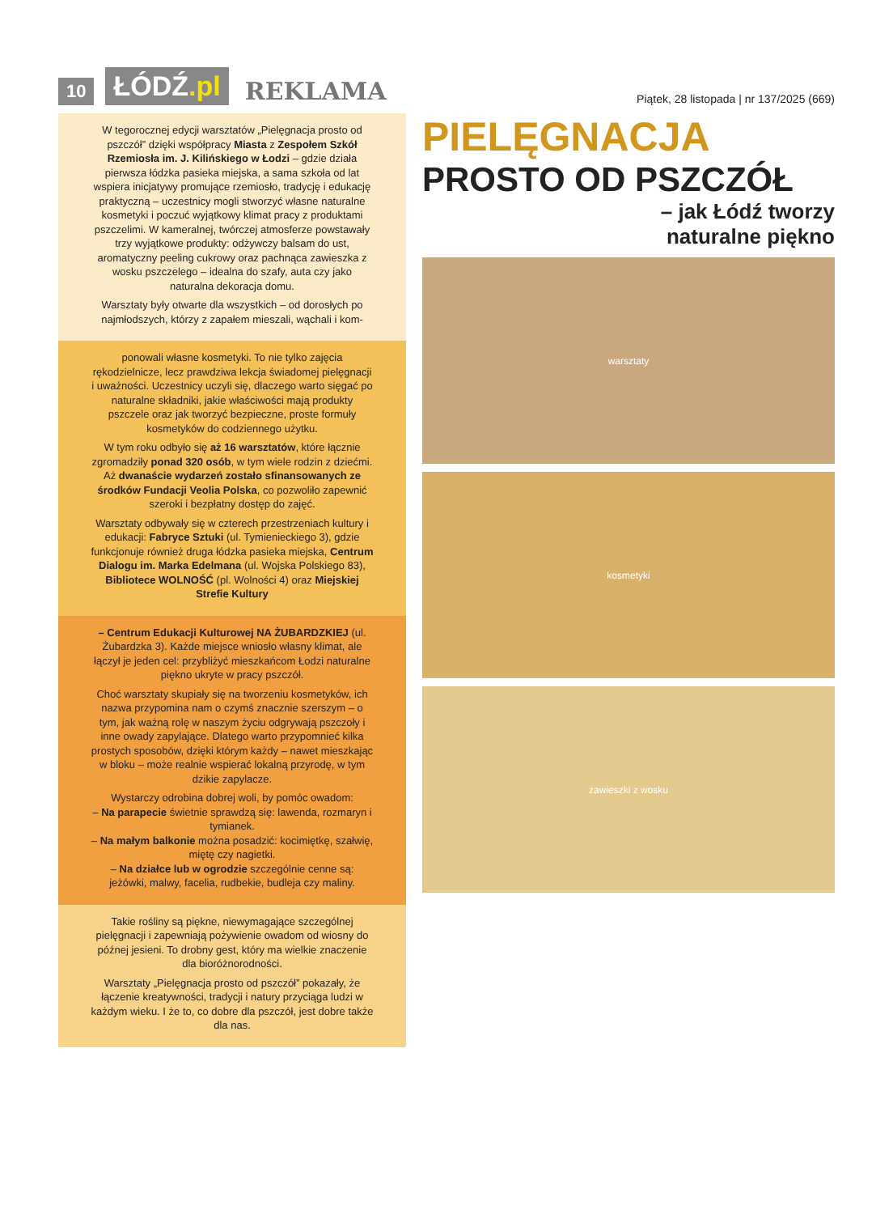10
ŁÓDŹ.pl
REKLAMA
Piątek, 28 listopada | nr 137/2025 (669)
W tegorocznej edycji warsztatów „Pielęgnacja prosto od pszczół” dzięki współpracy Miasta z Zespołem Szkół Rzemiosła im. J. Kilińskiego w Łodzi – gdzie działa pierwsza łódzka pasieka miejska, a sama szkoła od lat wspiera inicjatywy promujące rzemiosło, tradycję i edukację praktyczną – uczestnicy mogli stworzyć własne naturalne kosmetyki i poczuć wyjątkowy klimat pracy z produktami pszczelimi. W kameralnej, twórczej atmosferze powstawały trzy wyjątkowe produkty: odżywczy balsam do ust, aromatyczny peeling cukrowy oraz pachnąca zawieszka z wosku pszczelego – idealna do szafy, auta czy jako naturalna dekoracja domu.
Warsztaty były otwarte dla wszystkich – od dorosłych po najmłodszych, którzy z zapałem mieszali, wąchali i kom-
ponowali własne kosmetyki. To nie tylko zajęcia rękodzielnicze, lecz prawdziwa lekcja świadomej pielęgnacji i uważności. Uczestnicy uczyli się, dlaczego warto sięgać po naturalne składniki, jakie właściwości mają produkty pszczele oraz jak tworzyć bezpieczne, proste formuły kosmetyków do codziennego użytku.
W tym roku odbyło się aż 16 warsztatów, które łącznie zgromadziły ponad 320 osób, w tym wiele rodzin z dziećmi. Aż dwanaście wydarzeń zostało sfinansowanych ze środków Fundacji Veolia Polska, co pozwoliło zapewnić szeroki i bezpłatny dostęp do zajęć.
Warsztaty odbywały się w czterech przestrzeniach kultury i edukacji: Fabryce Sztuki (ul. Tymienieckiego 3), gdzie funkcjonuje również druga łódzka pasieka miejska, Centrum Dialogu im. Marka Edelmana (ul. Wojska Polskiego 83), Bibliotece WOLNOŚĆ (pl. Wolności 4) oraz Miejskiej Strefie Kultury
– Centrum Edukacji Kulturowej NA ŻUBARDZKIEJ (ul. Żubardzka 3). Każde miejsce wniosło własny klimat, ale łączył je jeden cel: przybliżyć mieszkańcom Łodzi naturalne piękno ukryte w pracy pszczół.
Choć warsztaty skupiały się na tworzeniu kosmetyków, ich nazwa przypomina nam o czymś znacznie szerszym – o tym, jak ważną rolę w naszym życiu odgrywają pszczoły i inne owady zapylające. Dlatego warto przypomnieć kilka prostych sposobów, dzięki którym każdy – nawet mieszkając w bloku – może realnie wspierać lokalną przyrodę, w tym dzikie zapylacze.
Wystarczy odrobina dobrej woli, by pomóc owadom:
– Na parapecie świetnie sprawdzą się: lawenda, rozmaryn i tymianek.
– Na małym balkonie można posadzić: kocimiętkę, szałwię, miętę czy nagietki.
– Na działce lub w ogrodzie szczególnie cenne są: jeżówki, malwy, facelia, rudbekie, budleja czy maliny.
Takie rośliny są piękne, niewymagające szczególnej pielęgnacji i zapewniają pożywienie owadom od wiosny do późnej jesieni. To drobny gest, który ma wielkie znaczenie dla bioróżnorodności.
Warsztaty „Pielęgnacja prosto od pszczół” pokazały, że łączenie kreatywności, tradycji i natury przyciąga ludzi w każdym wieku. I że to, co dobre dla pszczół, jest dobre także dla nas.
PIELĘGNACJA
PROSTO OD PSZCZÓŁ
– jak Łódź tworzy
naturalne piękno
warsztaty
kosmetyki
zawieszki z wosku